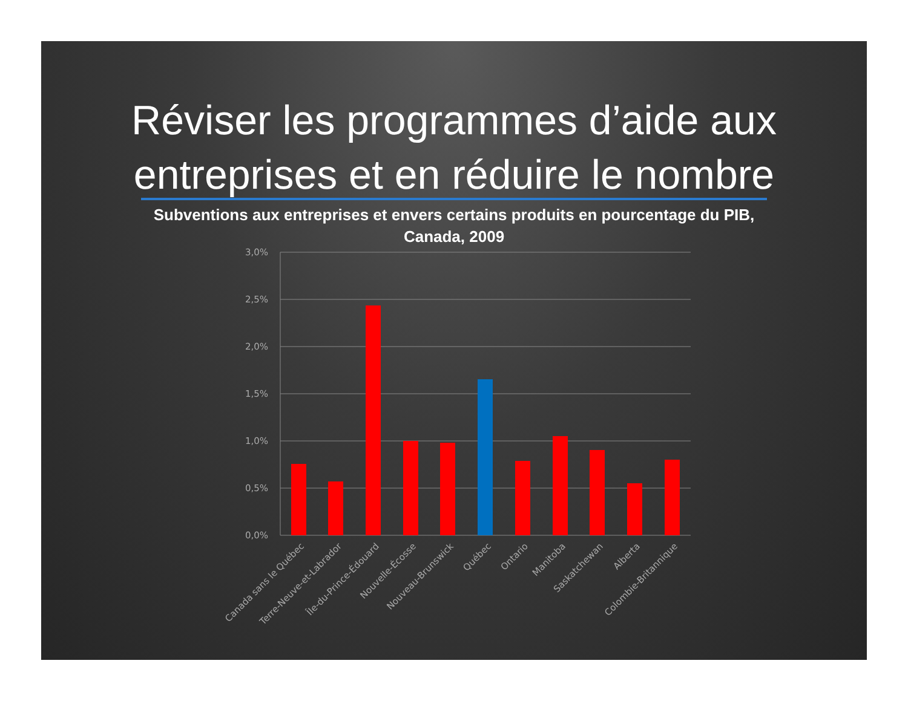Réviser les programmes d’aide aux entreprises et en réduire le nombre
Subventions aux entreprises et envers certains produits en pourcentage du PIB,
Canada, 2009
3,0%
2,5%
2,0%
1,5%
1,0%
0,5%
0,0%
Canada sans le Québec
Terre-Neuve-et-Labrador
Île-du-Prince-Édouard
Nouvelle-Écosse
Nouveau-Brunswick
Québec
Ontario
Manitoba
Saskatchewan
Alberta
Colombie-Britannique